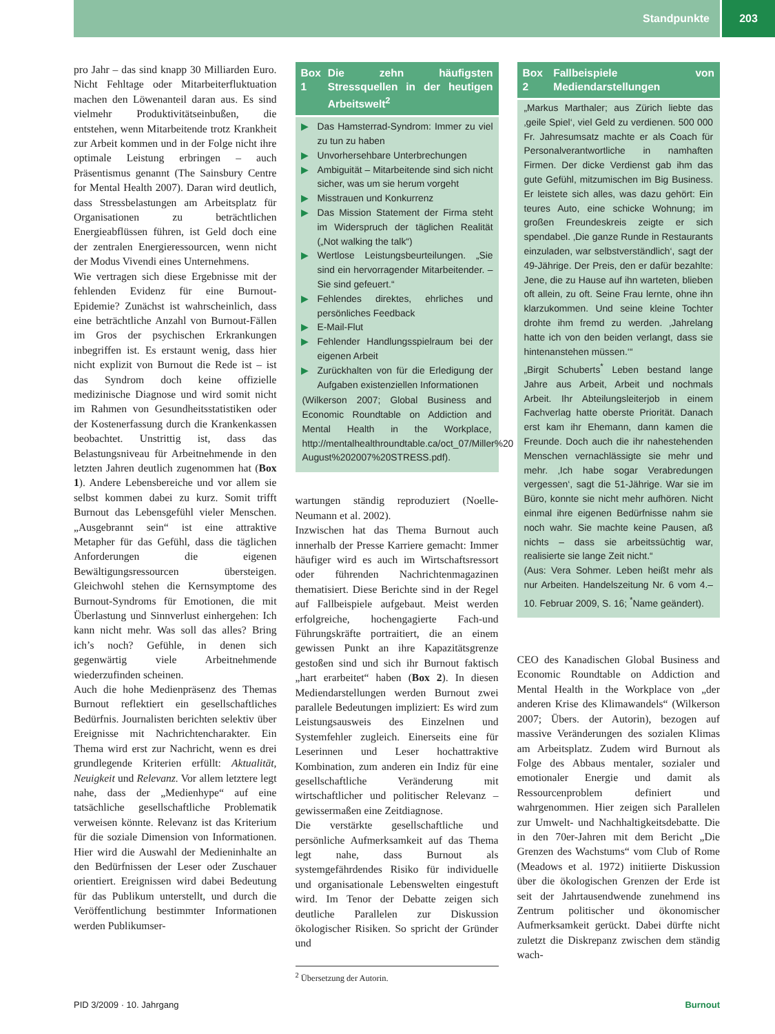Standpunkte 203
pro Jahr – das sind knapp 30 Milliarden Euro. Nicht Fehltage oder Mitarbeiterfluktuation machen den Löwenanteil daran aus. Es sind vielmehr Produktivitätseinbußen, die entstehen, wenn Mitarbeitende trotz Krankheit zur Arbeit kommen und in der Folge nicht ihre optimale Leistung erbringen – auch Präsentismus genannt (The Sainsbury Centre for Mental Health 2007). Daran wird deutlich, dass Stressbelastungen am Arbeitsplatz für Organisationen zu beträchtlichen Energieabflüssen führen, ist Geld doch eine der zentralen Energieressourcen, wenn nicht der Modus Vivendi eines Unternehmens.
Wie vertragen sich diese Ergebnisse mit der fehlenden Evidenz für eine Burnout-Epidemie? Zunächst ist wahrscheinlich, dass eine beträchtliche Anzahl von Burnout-Fällen im Gros der psychischen Erkrankungen inbegriffen ist. Es erstaunt wenig, dass hier nicht explizit von Burnout die Rede ist – ist das Syndrom doch keine offizielle medizinische Diagnose und wird somit nicht im Rahmen von Gesundheitsstatistiken oder der Kostenerfassung durch die Krankenkassen beobachtet. Unstrittig ist, dass das Belastungsniveau für Arbeitnehmende in den letzten Jahren deutlich zugenommen hat (Box 1). Andere Lebensbereiche und vor allem sie selbst kommen dabei zu kurz. Somit trifft Burnout das Lebensgefühl vieler Menschen. „Ausgebrannt sein“ ist eine attraktive Metapher für das Gefühl, dass die täglichen Anforderungen die eigenen Bewältigungsressourcen übersteigen. Gleichwohl stehen die Kernsymptome des Burnout-Syndroms für Emotionen, die mit Überlastung und Sinnverlust einhergehen: Ich kann nicht mehr. Was soll das alles? Bring ich’s noch? Gefühle, in denen sich gegenwärtig viele Arbeitnehmende wiederzufinden scheinen.
Auch die hohe Medienpräsenz des Themas Burnout reflektiert ein gesellschaftliches Bedürfnis. Journalisten berichten selektiv über Ereignisse mit Nachrichtencharakter. Ein Thema wird erst zur Nachricht, wenn es drei grundlegende Kriterien erfüllt: Aktualität, Neuigkeit und Relevanz. Vor allem letztere legt nahe, dass der „Medienhype“ auf eine tatsächliche gesellschaftliche Problematik verweisen könnte. Relevanz ist das Kriterium für die soziale Dimension von Informationen. Hier wird die Auswahl der Medieninhalte an den Bedürfnissen der Leser oder Zuschauer orientiert. Ereignissen wird dabei Bedeutung für das Publikum unterstellt, und durch die Veröffentlichung bestimmter Informationen werden Publikumser-
Box 1 Die zehn häufigsten Stressquellen in der heutigen Arbeitswelt<sup>2</sup>
▶ Das Hamsterrad-Syndrom: Immer zu viel zu tun zu haben
▶ Unvorhersehbare Unterbrechungen
▶ Ambiguität – Mitarbeitende sind sich nicht sicher, was um sie herum vorgeht
▶ Misstrauen und Konkurrenz
▶ Das Mission Statement der Firma steht im Widerspruch der täglichen Realität („Not walking the talk“)
▶ Wertlose Leistungsbeurteilungen. „Sie sind ein hervorragender Mitarbeitender. – Sie sind gefeuert.“
▶ Fehlendes direktes, ehrliches und persönliches Feedback
▶ E-Mail-Flut
▶ Fehlender Handlungsspielraum bei der eigenen Arbeit
▶ Zurückhalten von für die Erledigung der Aufgaben existenziellen Informationen
(Wilkerson 2007; Global Business and Economic Roundtable on Addiction and Mental Health in the Workplace, http://mentalhealthroundtable.ca/oct_07/Miller%20 August%202007%20STRESS.pdf).
wartungen ständig reproduziert (Noelle-Neumann et al. 2002).
Inzwischen hat das Thema Burnout auch innerhalb der Presse Karriere gemacht: Immer häufiger wird es auch im Wirtschaftsressort oder führenden Nachrichtenmagazinen thematisiert. Diese Berichte sind in der Regel auf Fallbeispiele aufgebaut. Meist werden erfolgreiche, hochengagierte Fach-und Führungskräfte portraitiert, die an einem gewissen Punkt an ihre Kapazitätsgrenze gestoßen sind und sich ihr Burnout faktisch „hart erarbeitet“ haben (Box 2). In diesen Mediendarstellungen werden Burnout zwei parallele Bedeutungen impliziert: Es wird zum Leistungsausweis des Einzelnen und Systemfehler zugleich. Einerseits eine für Leserinnen und Leser hochattraktive Kombination, zum anderen ein Indiz für eine gesellschaftliche Veränderung mit wirtschaftlicher und politischer Relevanz – gewissermaßen eine Zeitdiagnose.
Die verstärkte gesellschaftliche und persönliche Aufmerksamkeit auf das Thema legt nahe, dass Burnout als systemgefährdendes Risiko für individuelle und organisationale Lebenswelten eingestuft wird. Im Tenor der Debatte zeigen sich deutliche Parallelen zur Diskussion ökologischer Risiken. So spricht der Gründer und
<sup>2</sup> Übersetzung der Autorin.
Box 2 Fallbeispiele von Mediendarstellungen
„Markus Marthaler; aus Zürich liebte das ‚geile Spiel‘, viel Geld zu verdienen. 500 000 Fr. Jahresumsatz machte er als Coach für Personalverantwortliche in namhaften Firmen. Der dicke Verdienst gab ihm das gute Gefühl, mitzumischen im Big Business. Er leistete sich alles, was dazu gehört: Ein teures Auto, eine schicke Wohnung; im großen Freundeskreis zeigte er sich spendabel. ‚Die ganze Runde in Restaurants einzuladen, war selbstverständlich‘, sagt der 49-Jährige. Der Preis, den er dafür bezahlte: Jene, die zu Hause auf ihn warteten, blieben oft allein, zu oft. Seine Frau lernte, ohne ihn klarzukommen. Und seine kleine Tochter drohte ihm fremd zu werden. ‚Jahrelang hatte ich von den beiden verlangt, dass sie hintenanstehen müssen.‘“
„Birgit Schuberts<sup>*</sup> Leben bestand lange Jahre aus Arbeit, Arbeit und nochmals Arbeit. Ihr Abteilungsleiterjob in einem Fachverlag hatte oberste Priorität. Danach erst kam ihr Ehemann, dann kamen die Freunde. Doch auch die ihr nahestehenden Menschen vernachlässigte sie mehr und mehr. ‚Ich habe sogar Verabredungen vergessen‘, sagt die 51-Jährige. War sie im Büro, konnte sie nicht mehr aufhören. Nicht einmal ihre eigenen Bedürfnisse nahm sie noch wahr. Sie machte keine Pausen, aß nichts – dass sie arbeitssüchtig war, realisierte sie lange Zeit nicht.“
(Aus: Vera Sohmer. Leben heißt mehr als nur Arbeiten. Handelszeitung Nr. 6 vom 4.–10. Februar 2009, S. 16; <sup>*</sup>Name geändert).
CEO des Kanadischen Global Business and Economic Roundtable on Addiction and Mental Health in the Workplace von „der anderen Krise des Klimawandels“ (Wilkerson 2007; Übers. der Autorin), bezogen auf massive Veränderungen des sozialen Klimas am Arbeitsplatz. Zudem wird Burnout als Folge des Abbaus mentaler, sozialer und emotionaler Energie und damit als Ressourcenproblem definiert und wahrgenommen. Hier zeigen sich Parallelen zur Umwelt- und Nachhaltigkeitsdebatte. Die in den 70er-Jahren mit dem Bericht „Die Grenzen des Wachstums“ vom Club of Rome (Meadows et al. 1972) initiierte Diskussion über die ökologischen Grenzen der Erde ist seit der Jahrtausendwende zunehmend ins Zentrum politischer und ökonomischer Aufmerksamkeit gerückt. Dabei dürfte nicht zuletzt die Diskrepanz zwischen dem ständig wach-
PID 3/2009 · 10. Jahrgang Burnout